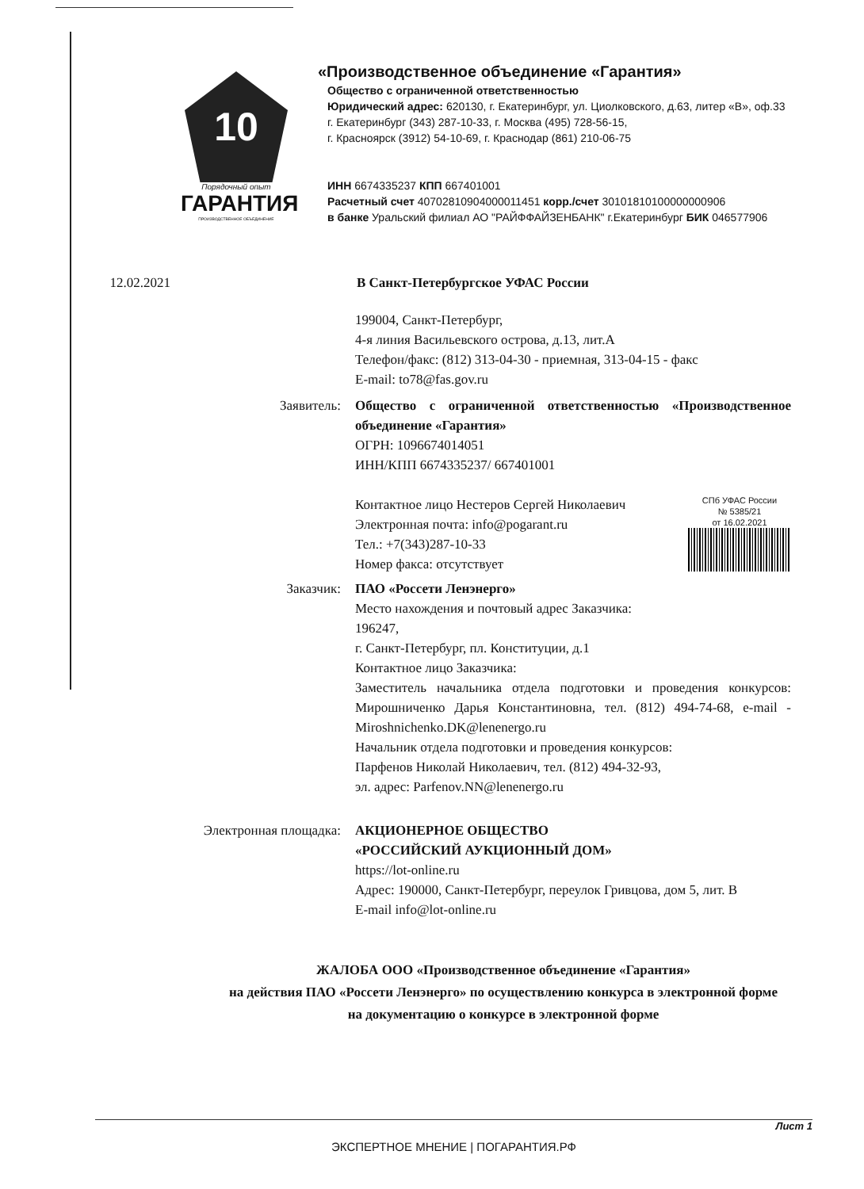10
Порядочный опыт
ГАРАНТИЯ
ПРОИЗВОДСТВЕННОЕ ОБЪЕДИНЕНИЕ
«Производственное объединение «Гарантия»
Общество с ограниченной ответственностью
Юридический адрес: 620130, г. Екатеринбург, ул. Циолковского, д.63, литер «В», оф.33
г. Екатеринбург (343) 287-10-33, г. Москва (495) 728-56-15,
г. Красноярск (3912) 54-10-69, г. Краснодар (861) 210-06-75
ИНН 6674335237 КПП 667401001
Расчетный счет 40702810904000011451 корр./счет 30101810100000000906
в банке Уральский филиал АО "РАЙФФАЙЗЕНБАНК" г.Екатеринбург БИК 046577906
12.02.2021 В Санкт-Петербургское УФАС России
199004, Санкт-Петербург,
4-я линия Васильевского острова, д.13, лит.А
Телефон/факс: (812) 313-04-30 - приемная, 313-04-15 - факс
E-mail: to78@fas.gov.ru
Заявитель: Общество с ограниченной ответственностью «Производственное объединение «Гарантия»
ОГРН: 1096674014051
ИНН/КПП 6674335237/ 667401001
Контактное лицо Нестеров Сергей Николаевич
Электронная почта: info@pogarant.ru
Тел.: +7(343)287-10-33
Номер факса: отсутствует
СПб УФАС России
№ 5385/21
от 16.02.2021
Заказчик: ПАО «Россети Ленэнерго»
Место нахождения и почтовый адрес Заказчика:
196247,
г. Санкт-Петербург, пл. Конституции, д.1
Контактное лицо Заказчика:
Заместитель начальника отдела подготовки и проведения конкурсов: Мирошниченко Дарья Константиновна, тел. (812) 494-74-68, e-mail -Miroshnichenko.DK@lenenergo.ru
Начальник отдела подготовки и проведения конкурсов:
Парфенов Николай Николаевич, тел. (812) 494-32-93,
эл. адрес: Parfenov.NN@lenenergo.ru
Электронная площадка: АКЦИОНЕРНОЕ ОБЩЕСТВО
«РОССИЙСКИЙ АУКЦИОННЫЙ ДОМ»
https://lot-online.ru
Адрес: 190000, Санкт-Петербург, переулок Гривцова, дом 5, лит. В
E-mail info@lot-online.ru
ЖАЛОБА ООО «Производственное объединение «Гарантия»
на действия ПАО «Россети Ленэнерго» по осуществлению конкурса в электронной форме
на документацию о конкурсе в электронной форме
Лист 1
ЭКСПЕРТНОЕ МНЕНИЕ | ПОГАРАНТИЯ.РФ